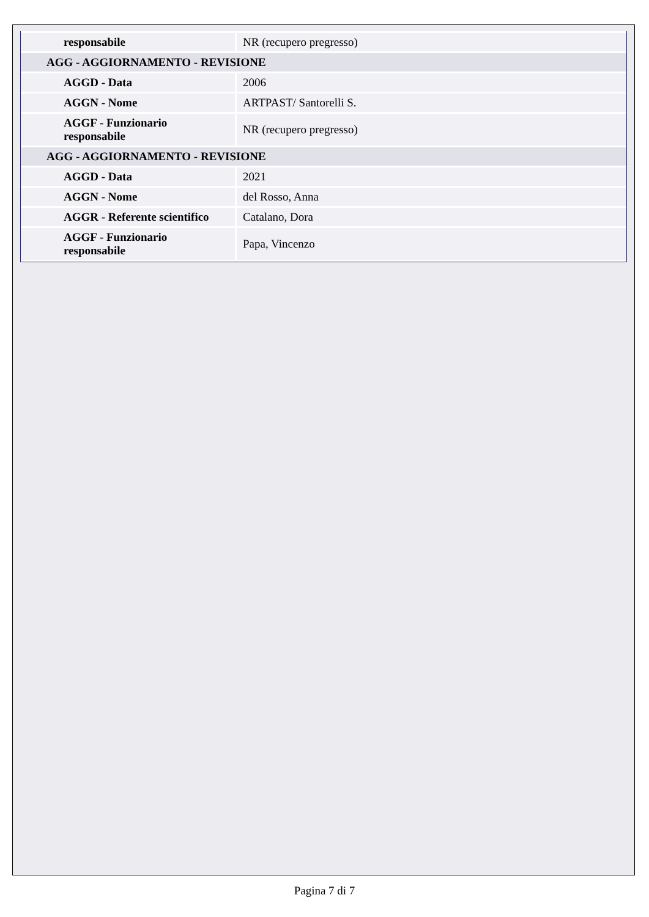| responsabile | NR (recupero pregresso) |
| AGG - AGGIORNAMENTO - REVISIONE | |
| AGGD - Data | 2006 |
| AGGN - Nome | ARTPAST/ Santorelli S. |
| AGGF - Funzionario responsabile | NR (recupero pregresso) |
| AGG - AGGIORNAMENTO - REVISIONE | |
| AGGD - Data | 2021 |
| AGGN - Nome | del Rosso, Anna |
| AGGR - Referente scientifico | Catalano, Dora |
| AGGF - Funzionario responsabile | Papa, Vincenzo |
Pagina 7 di 7